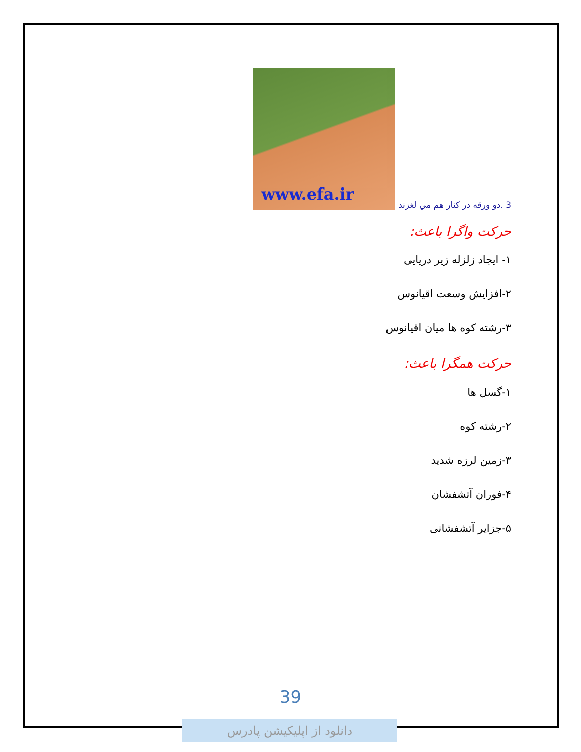3 .دو ورقه در كنار هم مي لغزند
www.efa.ir
حرکت واگرا باعث:
۱- ایجاد زلزله زیر دریایی
۲-افزایش وسعت اقیانوس
۳-رشته کوه ها میان اقیانوس
حرکت همگرا باعث:
۱-گسل ها
۲-رشته کوه
۳-زمین لرزه شدید
۴-فوران آتشفشان
۵-جزایر آتشفشانی
39
دانلود از اپلیکیشن پادرس